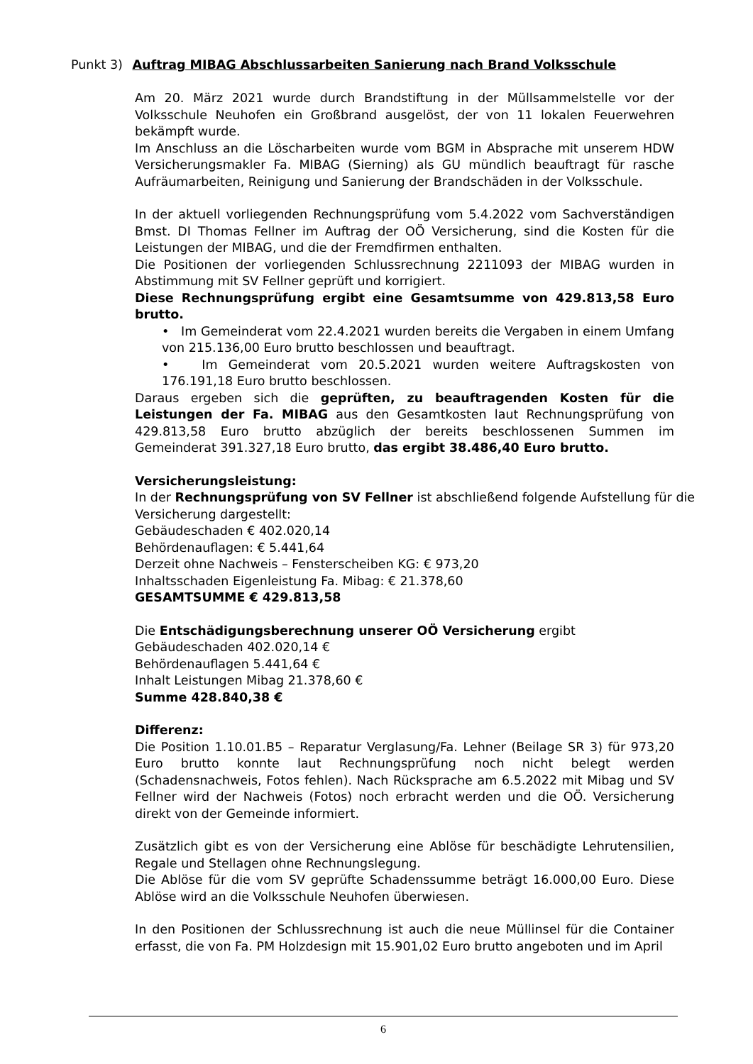Punkt 3) Auftrag MIBAG Abschlussarbeiten Sanierung nach Brand Volksschule
Am 20. März 2021 wurde durch Brandstiftung in der Müllsammelstelle vor der Volksschule Neuhofen ein Großbrand ausgelöst, der von 11 lokalen Feuerwehren bekämpft wurde.
Im Anschluss an die Löscharbeiten wurde vom BGM in Absprache mit unserem HDW Versicherungsmakler Fa. MIBAG (Sierning) als GU mündlich beauftragt für rasche Aufräumarbeiten, Reinigung und Sanierung der Brandschäden in der Volksschule.
In der aktuell vorliegenden Rechnungsprüfung vom 5.4.2022 vom Sachverständigen Bmst. DI Thomas Fellner im Auftrag der OÖ Versicherung, sind die Kosten für die Leistungen der MIBAG, und die der Fremdfirmen enthalten.
Die Positionen der vorliegenden Schlussrechnung 2211093 der MIBAG wurden in Abstimmung mit SV Fellner geprüft und korrigiert.
Diese Rechnungsprüfung ergibt eine Gesamtsumme von 429.813,58 Euro brutto.
• Im Gemeinderat vom 22.4.2021 wurden bereits die Vergaben in einem Umfang von 215.136,00 Euro brutto beschlossen und beauftragt.
• Im Gemeinderat vom 20.5.2021 wurden weitere Auftragskosten von 176.191,18 Euro brutto beschlossen.
Daraus ergeben sich die geprüften, zu beauftragenden Kosten für die Leistungen der Fa. MIBAG aus den Gesamtkosten laut Rechnungsprüfung von 429.813,58 Euro brutto abzüglich der bereits beschlossenen Summen im Gemeinderat 391.327,18 Euro brutto, das ergibt 38.486,40 Euro brutto.
Versicherungsleistung:
In der Rechnungsprüfung von SV Fellner ist abschließend folgende Aufstellung für die Versicherung dargestellt:
Gebäudeschaden € 402.020,14
Behördenauflagen: € 5.441,64
Derzeit ohne Nachweis – Fensterscheiben KG: € 973,20
Inhaltsschaden Eigenleistung Fa. Mibag: € 21.378,60
GESAMTSUMME € 429.813,58
Die Entschädigungsberechnung unserer OÖ Versicherung ergibt
Gebäudeschaden 402.020,14 €
Behördenauflagen 5.441,64 €
Inhalt Leistungen Mibag 21.378,60 €
Summe 428.840,38 €
Differenz:
Die Position 1.10.01.B5 – Reparatur Verglasung/Fa. Lehner (Beilage SR 3) für 973,20 Euro brutto konnte laut Rechnungsprüfung noch nicht belegt werden (Schadensnachweis, Fotos fehlen). Nach Rücksprache am 6.5.2022 mit Mibag und SV Fellner wird der Nachweis (Fotos) noch erbracht werden und die OÖ. Versicherung direkt von der Gemeinde informiert.
Zusätzlich gibt es von der Versicherung eine Ablöse für beschädigte Lehrutensilien, Regale und Stellagen ohne Rechnungslegung.
Die Ablöse für die vom SV geprüfte Schadenssumme beträgt 16.000,00 Euro. Diese Ablöse wird an die Volksschule Neuhofen überwiesen.
In den Positionen der Schlussrechnung ist auch die neue Müllinsel für die Container erfasst, die von Fa. PM Holzdesign mit 15.901,02 Euro brutto angeboten und im April
6